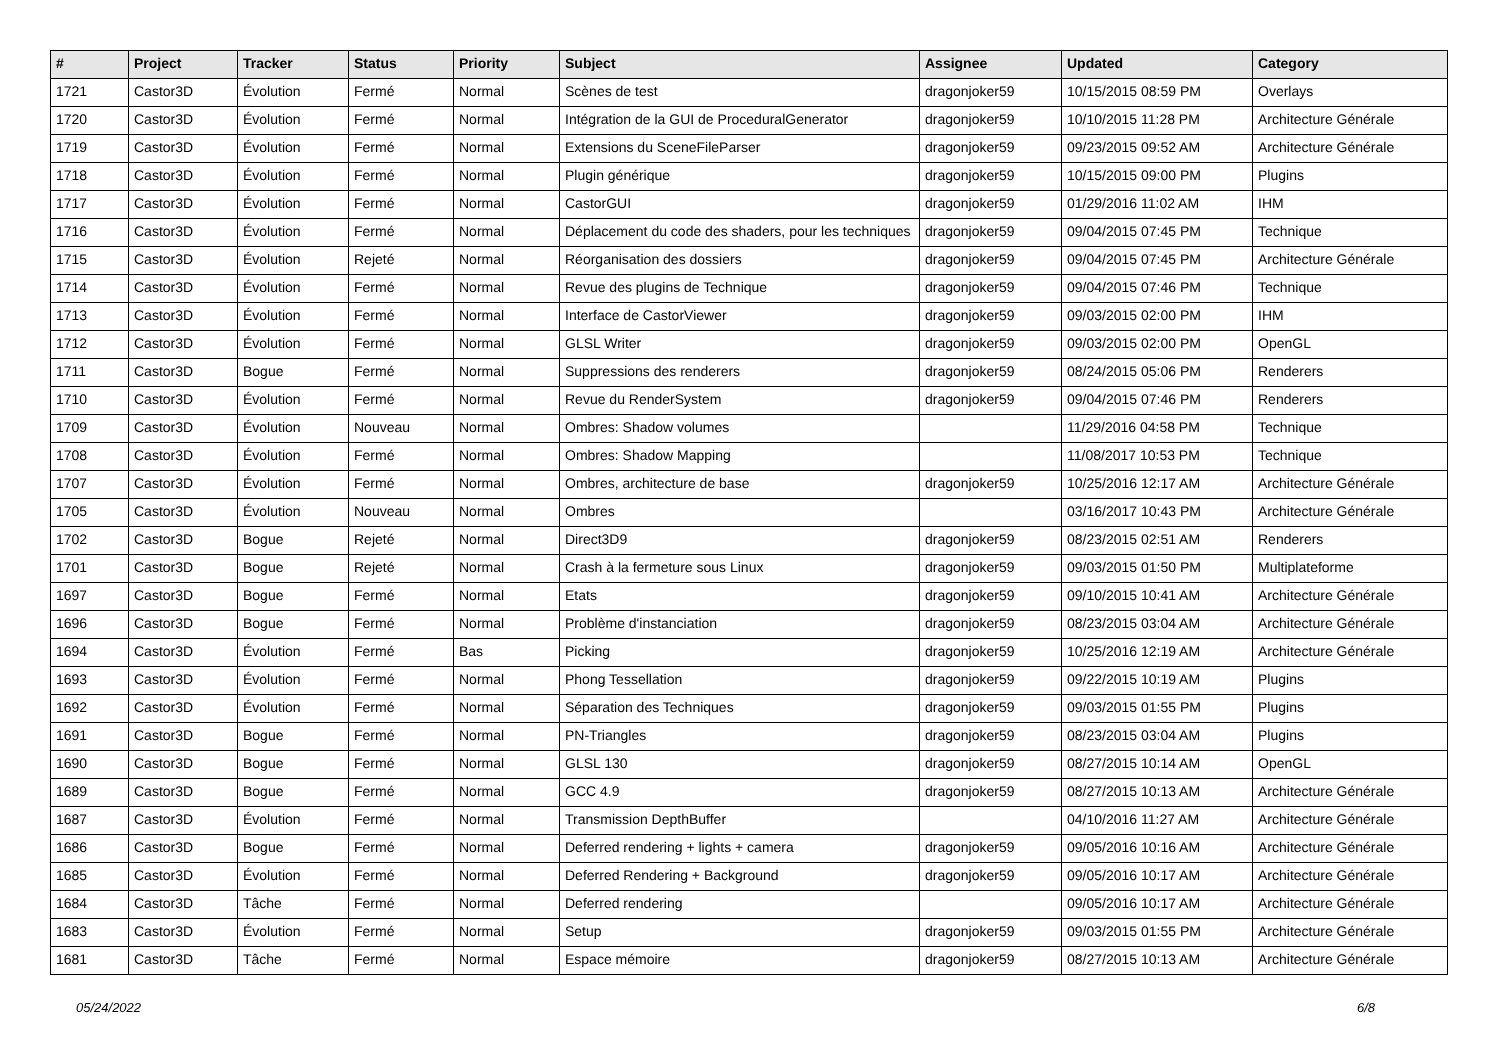| # | Project | Tracker | Status | Priority | Subject | Assignee | Updated | Category |
| --- | --- | --- | --- | --- | --- | --- | --- | --- |
| 1721 | Castor3D | Évolution | Fermé | Normal | Scènes de test | dragonjoker59 | 10/15/2015 08:59 PM | Overlays |
| 1720 | Castor3D | Évolution | Fermé | Normal | Intégration de la GUI de ProceduralGenerator | dragonjoker59 | 10/10/2015 11:28 PM | Architecture Générale |
| 1719 | Castor3D | Évolution | Fermé | Normal | Extensions du SceneFileParser | dragonjoker59 | 09/23/2015 09:52 AM | Architecture Générale |
| 1718 | Castor3D | Évolution | Fermé | Normal | Plugin générique | dragonjoker59 | 10/15/2015 09:00 PM | Plugins |
| 1717 | Castor3D | Évolution | Fermé | Normal | CastorGUI | dragonjoker59 | 01/29/2016 11:02 AM | IHM |
| 1716 | Castor3D | Évolution | Fermé | Normal | Déplacement du code des shaders, pour les techniques | dragonjoker59 | 09/04/2015 07:45 PM | Technique |
| 1715 | Castor3D | Évolution | Rejeté | Normal | Réorganisation des dossiers | dragonjoker59 | 09/04/2015 07:45 PM | Architecture Générale |
| 1714 | Castor3D | Évolution | Fermé | Normal | Revue des plugins de Technique | dragonjoker59 | 09/04/2015 07:46 PM | Technique |
| 1713 | Castor3D | Évolution | Fermé | Normal | Interface de CastorViewer | dragonjoker59 | 09/03/2015 02:00 PM | IHM |
| 1712 | Castor3D | Évolution | Fermé | Normal | GLSL Writer | dragonjoker59 | 09/03/2015 02:00 PM | OpenGL |
| 1711 | Castor3D | Bogue | Fermé | Normal | Suppressions des renderers | dragonjoker59 | 08/24/2015 05:06 PM | Renderers |
| 1710 | Castor3D | Évolution | Fermé | Normal | Revue du RenderSystem | dragonjoker59 | 09/04/2015 07:46 PM | Renderers |
| 1709 | Castor3D | Évolution | Nouveau | Normal | Ombres: Shadow volumes | | 11/29/2016 04:58 PM | Technique |
| 1708 | Castor3D | Évolution | Fermé | Normal | Ombres: Shadow Mapping | | 11/08/2017 10:53 PM | Technique |
| 1707 | Castor3D | Évolution | Fermé | Normal | Ombres, architecture de base | dragonjoker59 | 10/25/2016 12:17 AM | Architecture Générale |
| 1705 | Castor3D | Évolution | Nouveau | Normal | Ombres | | 03/16/2017 10:43 PM | Architecture Générale |
| 1702 | Castor3D | Bogue | Rejeté | Normal | Direct3D9 | dragonjoker59 | 08/23/2015 02:51 AM | Renderers |
| 1701 | Castor3D | Bogue | Rejeté | Normal | Crash à la fermeture sous Linux | dragonjoker59 | 09/03/2015 01:50 PM | Multiplateforme |
| 1697 | Castor3D | Bogue | Fermé | Normal | Etats | dragonjoker59 | 09/10/2015 10:41 AM | Architecture Générale |
| 1696 | Castor3D | Bogue | Fermé | Normal | Problème d'instanciation | dragonjoker59 | 08/23/2015 03:04 AM | Architecture Générale |
| 1694 | Castor3D | Évolution | Fermé | Bas | Picking | dragonjoker59 | 10/25/2016 12:19 AM | Architecture Générale |
| 1693 | Castor3D | Évolution | Fermé | Normal | Phong Tessellation | dragonjoker59 | 09/22/2015 10:19 AM | Plugins |
| 1692 | Castor3D | Évolution | Fermé | Normal | Séparation des Techniques | dragonjoker59 | 09/03/2015 01:55 PM | Plugins |
| 1691 | Castor3D | Bogue | Fermé | Normal | PN-Triangles | dragonjoker59 | 08/23/2015 03:04 AM | Plugins |
| 1690 | Castor3D | Bogue | Fermé | Normal | GLSL 130 | dragonjoker59 | 08/27/2015 10:14 AM | OpenGL |
| 1689 | Castor3D | Bogue | Fermé | Normal | GCC 4.9 | dragonjoker59 | 08/27/2015 10:13 AM | Architecture Générale |
| 1687 | Castor3D | Évolution | Fermé | Normal | Transmission DepthBuffer | | 04/10/2016 11:27 AM | Architecture Générale |
| 1686 | Castor3D | Bogue | Fermé | Normal | Deferred rendering + lights + camera | dragonjoker59 | 09/05/2016 10:16 AM | Architecture Générale |
| 1685 | Castor3D | Évolution | Fermé | Normal | Deferred Rendering + Background | dragonjoker59 | 09/05/2016 10:17 AM | Architecture Générale |
| 1684 | Castor3D | Tâche | Fermé | Normal | Deferred rendering | | 09/05/2016 10:17 AM | Architecture Générale |
| 1683 | Castor3D | Évolution | Fermé | Normal | Setup | dragonjoker59 | 09/03/2015 01:55 PM | Architecture Générale |
| 1681 | Castor3D | Tâche | Fermé | Normal | Espace mémoire | dragonjoker59 | 08/27/2015 10:13 AM | Architecture Générale |
05/24/2022 6/8